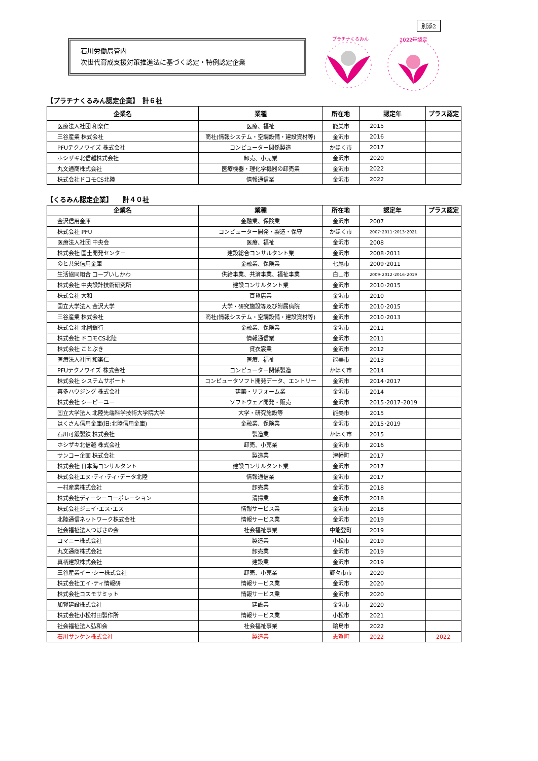別添2
石川労働局管内
次世代育成支援対策推進法に基づく認定・特例認定企業
プラチナくるみん
2022年認定
【プラチナくるみん認定企業】　計６社
| 企業名 | 業種 | 所在地 | 認定年 | プラス認定 |
| --- | --- | --- | --- | --- |
| 医療法人社団 和楽仁 | 医療、福祉 | 能美市 | 2015 | |
| 三谷産業 株式会社 | 商社(情報システム・空調設備・建設資材等) | 金沢市 | 2016 | |
| PFUテクノワイズ 株式会社 | コンピューター関係製造 | かほく市 | 2017 | |
| ホシザキ北信越株式会社 | 卸売、小売業 | 金沢市 | 2020 | |
| 丸文通商株式会社 | 医療機器・理化学機器の卸売業 | 金沢市 | 2022 | |
| 株式会社ドコモCS北陸 | 情報通信業 | 金沢市 | 2022 | |
【くるみん認定企業】　　計４０社
| 企業名 | 業種 | 所在地 | 認定年 | プラス認定 |
| --- | --- | --- | --- | --- |
| 金沢信用金庫 | 金融業、保険業 | 金沢市 | 2007 | |
| 株式会社 PFU | コンピューター開発・製造・保守 | かほく市 | 2007･2011･2013･2021 | |
| 医療法人社団 中央会 | 医療、福祉 | 金沢市 | 2008 | |
| 株式会社 国土開発センター | 建設総合コンサルタント業 | 金沢市 | 2008･2011 | |
| のと共栄信用金庫 | 金融業、保険業 | 七尾市 | 2009･2011 | |
| 生活協同組合 コープいしかわ | 供給事業、共済事業、福祉事業 | 白山市 | 2009･2012･2016･2019 | |
| 株式会社 中央設計技術研究所 | 建設コンサルタント業 | 金沢市 | 2010･2015 | |
| 株式会社 大和 | 百貨店業 | 金沢市 | 2010 | |
| 国立大学法人 金沢大学 | 大学・研究施設等及び附属病院 | 金沢市 | 2010･2015 | |
| 三谷産業 株式会社 | 商社(情報システム・空調設備・建設資材等) | 金沢市 | 2010･2013 | |
| 株式会社 北國銀行 | 金融業、保険業 | 金沢市 | 2011 | |
| 株式会社 ドコモCS北陸 | 情報通信業 | 金沢市 | 2011 | |
| 株式会社 ことぶき | 貸衣裳業 | 金沢市 | 2012 | |
| 医療法人社団 和楽仁 | 医療、福祉 | 能美市 | 2013 | |
| PFUテクノワイズ 株式会社 | コンピューター関係製造 | かほく市 | 2014 | |
| 株式会社 システムサポート | コンピュータソフト開発データ、エントリー | 金沢市 | 2014･2017 | |
| 喜多ハウジング 株式会社 | 建築・リフォーム業 | 金沢市 | 2014 | |
| 株式会社 シーピーユー | ソフトウェア開発・販売 | 金沢市 | 2015･2017･2019 | |
| 国立大学法人 北陸先端科学技術大学院大学 | 大学・研究施設等 | 能美市 | 2015 | |
| はくさん信用金庫(旧:北陸信用金庫) | 金融業、保険業 | 金沢市 | 2015･2019 | |
| 石川可鍛製鉄 株式会社 | 製造業 | かほく市 | 2015 | |
| ホシザキ北信越 株式会社 | 卸売、小売業 | 金沢市 | 2016 | |
| サンコー企画 株式会社 | 製造業 | 津幡町 | 2017 | |
| 株式会社 日本海コンサルタント | 建設コンサルタント業 | 金沢市 | 2017 | |
| 株式会社エヌ･ティ･ティ･データ北陸 | 情報通信業 | 金沢市 | 2017 | |
| 一村産業株式会社 | 卸売業 | 金沢市 | 2018 | |
| 株式会社ディーシーコーポレーション | 清掃業 | 金沢市 | 2018 | |
| 株式会社ジェイ･エス･エス | 情報サービス業 | 金沢市 | 2018 | |
| 北陸通信ネットワーク株式会社 | 情報サービス業 | 金沢市 | 2019 | |
| 社会福祉法人つばさの会 | 社会福祉事業 | 中能登町 | 2019 | |
| コマニー株式会社 | 製造業 | 小松市 | 2019 | |
| 丸文通商株式会社 | 卸売業 | 金沢市 | 2019 | |
| 真柄建設株式会社 | 建設業 | 金沢市 | 2019 | |
| 三谷産業イー･シー株式会社 | 卸売、小売業 | 野々市市 | 2020 | |
| 株式会社エイ･ティ情報研 | 情報サービス業 | 金沢市 | 2020 | |
| 株式会社コスモサミット | 情報サービス業 | 金沢市 | 2020 | |
| 加賀建設株式会社 | 建設業 | 金沢市 | 2020 | |
| 株式会社小松村田製作所 | 情報サービス業 | 小松市 | 2021 | |
| 社会福祉法人弘和会 | 社会福祉事業 | 輪島市 | 2022 | |
| 石川サンケン株式会社 | 製造業 | 志賀町 | 2022 | 2022 |